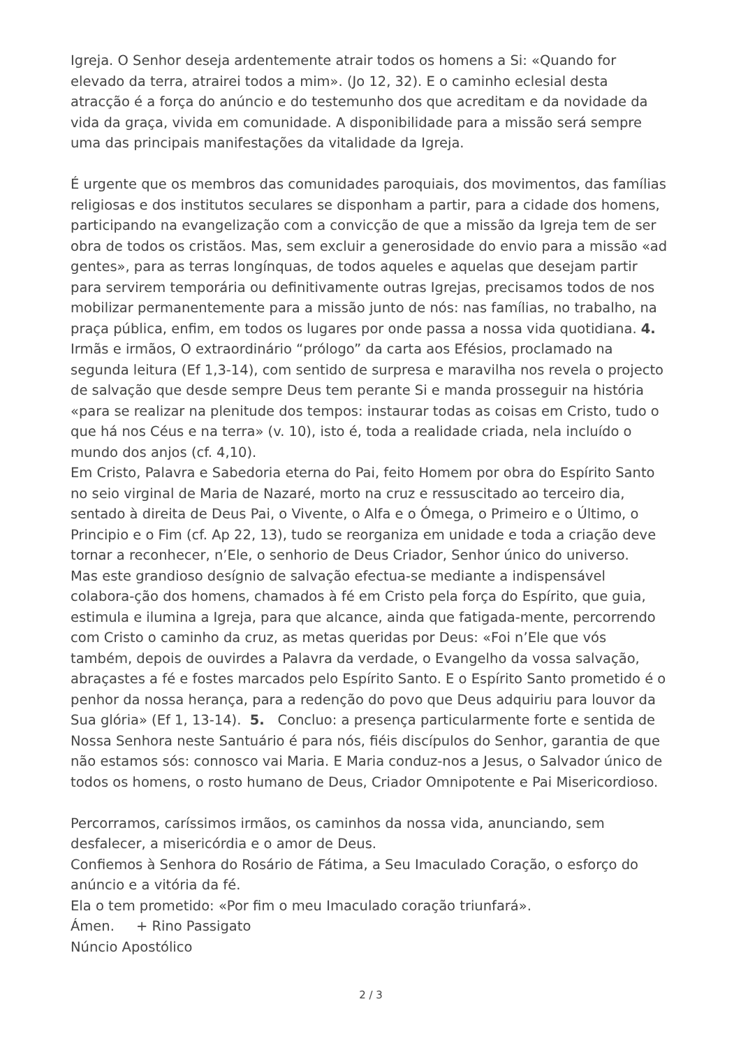Igreja. O Senhor deseja ardentemente atrair todos os homens a Si: «Quando for elevado da terra, atrairei todos a mim». (Jo 12, 32). E o caminho eclesial desta atracção é a força do anúncio e do testemunho dos que acreditam e da novidade da vida da graça, vivida em comunidade. A disponibilidade para a missão será sempre uma das principais manifestações da vitalidade da Igreja.
É urgente que os membros das comunidades paroquiais, dos movimentos, das famílias religiosas e dos institutos seculares se disponham a partir, para a cidade dos homens, participando na evangelização com a convicção de que a missão da Igreja tem de ser obra de todos os cristãos. Mas, sem excluir a generosidade do envio para a missão «ad gentes», para as terras longínquas, de todos aqueles e aquelas que desejam partir para servirem temporária ou definitivamente outras Igrejas, precisamos todos de nos mobilizar permanentemente para a missão junto de nós: nas famílias, no trabalho, na praça pública, enfim, em todos os lugares por onde passa a nossa vida quotidiana. 4. Irmãs e irmãos, O extraordinário “prólogo” da carta aos Efésios, proclamado na segunda leitura (Ef 1,3-14), com sentido de surpresa e maravilha nos revela o projecto de salvação que desde sempre Deus tem perante Si e manda prosseguir na história «para se realizar na plenitude dos tempos: instaurar todas as coisas em Cristo, tudo o que há nos Céus e na terra» (v. 10), isto é, toda a realidade criada, nela incluído o mundo dos anjos (cf. 4,10).
Em Cristo, Palavra e Sabedoria eterna do Pai, feito Homem por obra do Espírito Santo no seio virginal de Maria de Nazaré, morto na cruz e ressuscitado ao terceiro dia, sentado à direita de Deus Pai, o Vivente, o Alfa e o Ómega, o Primeiro e o Último, o Principio e o Fim (cf. Ap 22, 13), tudo se reorganiza em unidade e toda a criação deve tornar a reconhecer, n’Ele, o senhorio de Deus Criador, Senhor único do universo.
Mas este grandioso desígnio de salvação efectua-se mediante a indispensável colabora-ção dos homens, chamados à fé em Cristo pela força do Espírito, que guia, estimula e ilumina a Igreja, para que alcance, ainda que fatigada-mente, percorrendo com Cristo o caminho da cruz, as metas queridas por Deus: «Foi n’Ele que vós também, depois de ouvirdes a Palavra da verdade, o Evangelho da vossa salvação, abraçastes a fé e fostes marcados pelo Espírito Santo. E o Espírito Santo prometido é o penhor da nossa herança, para a redenção do povo que Deus adquiriu para louvor da Sua glória» (Ef 1, 13-14). 5. Concluo: a presença particularmente forte e sentida de Nossa Senhora neste Santuário é para nós, fiéis discípulos do Senhor, garantia de que não estamos sós: connosco vai Maria. E Maria conduz-nos a Jesus, o Salvador único de todos os homens, o rosto humano de Deus, Criador Omnipotente e Pai Misericordioso.
Percorramos, caríssimos irmãos, os caminhos da nossa vida, anunciando, sem desfalecer, a misericórdia e o amor de Deus.
Confiemos à Senhora do Rosário de Fátima, a Seu Imaculado Coração, o esforço do anúncio e a vitória da fé.
Ela o tem prometido: «Por fim o meu Imaculado coração triunfará».
Ámen. + Rino Passigato
Núncio Apostólico
2 / 3